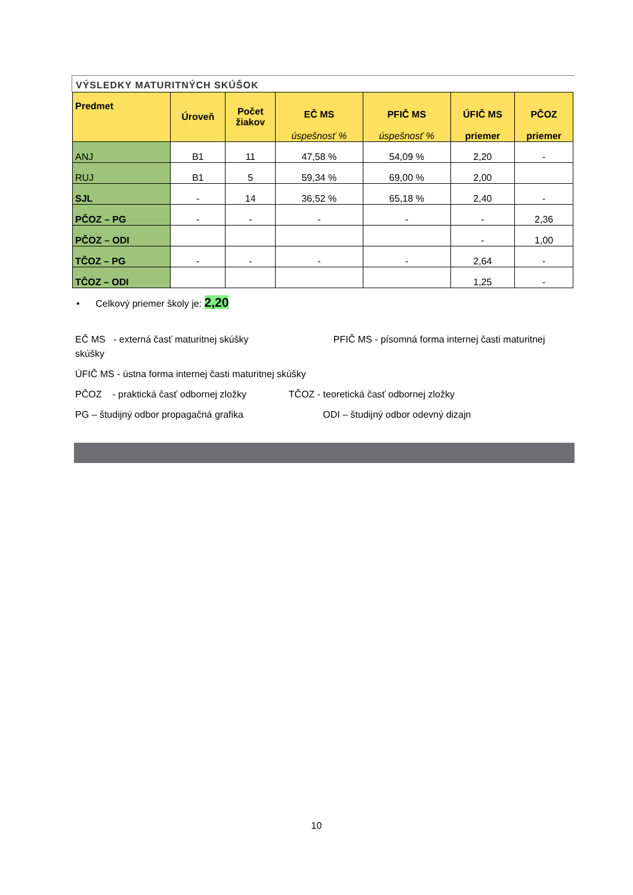VÝSLEDKY MATURITNÝCH SKÚŠOK
| Predmet | Úroveň | Počet žiakov | EČ MS úspešnosť % | PFIČ MS úspešnosť % | ÚFIČ MS priemer | PČOZ priemer |
| --- | --- | --- | --- | --- | --- | --- |
| ANJ | B1 | 11 | 47,58 % | 54,09 % | 2,20 | - |
| RUJ | B1 | 5 | 59,34 % | 69,00 % | 2,00 | |
| SJL | - | 14 | 36,52 % | 65,18 % | 2,40 | - |
| PČOZ – PG | - | - | - | - | - | 2,36 |
| PČOZ – ODI | | | | | - | 1,00 |
| TČOZ – PG | - | - | - | - | 2,64 | - |
| TČOZ – ODI | | | | | 1,25 | - |
• Celkový priemer školy je: 2,20
EČ MS - externá časť maturitnej skúšky PFIČ MS - písomná forma internej časti maturitnej skúšky
ÚFIČ MS - ústna forma internej časti maturitnej skúšky
PČOZ - praktická časť odbornej zložky TČOZ - teoretická časť odbornej zložky
PG – študijný odbor propagačná grafika ODI – študijný odbor odevný dizajn
10